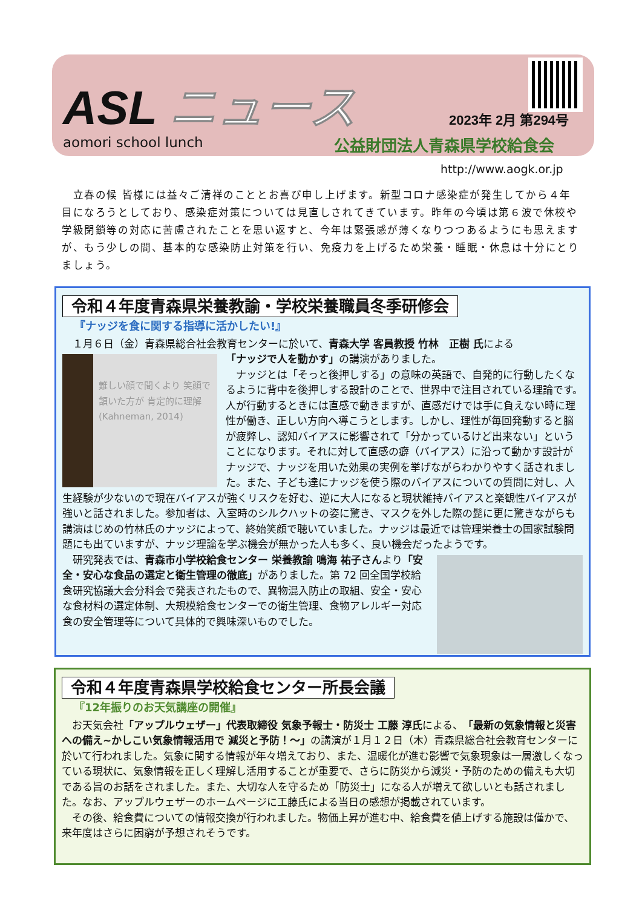ASL ニュース
aomori school lunch
2023年 2月 第294号
公益財団法人青森県学校給食会
http://www.aogk.or.jp
　立春の候 皆様には益々ご清祥のこととお喜び申し上げます。新型コロナ感染症が発生してから４年目になろうとしており、感染症対策については見直しされてきています。昨年の今頃は第６波で休校や学級閉鎖等の対応に苦慮されたことを思い返すと、今年は緊張感が薄くなりつつあるようにも思えますが、もう少しの間、基本的な感染防止対策を行い、免疫力を上げるため栄養・睡眠・休息は十分にとりましょう。
令和４年度青森県栄養教諭・学校栄養職員冬季研修会
『ナッジを食に関する指導に活かしたい!』
　１月６日（金）青森県総合社会教育センターに於いて、青森大学 客員教授 竹林　正樹 氏による
難しい顔で聞くより 笑顔で頷いた方が 肯定的に理解 (Kahneman, 2014)
「ナッジで人を動かす」の講演がありました。
　ナッジとは「そっと後押しする」の意味の英語で、自発的に行動したくなるように背中を後押しする設計のことで、世界中で注目されている理論です。人が行動するときには直感で動きますが、直感だけでは手に負えない時に理性が働き、正しい方向へ導こうとします。しかし、理性が毎回発動すると脳が疲弊し、認知バイアスに影響されて「分かっているけど出来ない」ということになります。それに対して直感の癖（バイアス）に沿って動かす設計がナッジで、ナッジを用いた効果の実例を挙げながらわかりやすく話されました。また、子ども達にナッジを使う際のバイアスについての質問に対し、人生経験が少ないので現在バイアスが強くリスクを好む、逆に大人になると現状維持バイアスと楽観性バイアスが強いと話されました。参加者は、入室時のシルクハットの姿に驚き、マスクを外した際の髭に更に驚きながらも講演はじめの竹林氏のナッジによって、終始笑顔で聴いていました。ナッジは最近では管理栄養士の国家試験問題にも出ていますが、ナッジ理論を学ぶ機会が無かった人も多く、良い機会だったようです。
　研究発表では、青森市小学校給食センター 栄養教諭 鳴海 祐子さんより「安全・安心な食品の選定と衛生管理の徹底」がありました。第 72 回全国学校給食研究協議大会分科会で発表されたもので、異物混入防止の取組、安全・安心な食材料の選定体制、大規模給食センターでの衛生管理、食物アレルギー対応食の安全管理等について具体的で興味深いものでした。
令和４年度青森県学校給食センター所長会議
『12年振りのお天気講座の開催』
　お天気会社「アップルウェザー」代表取締役 気象予報士・防災士 工藤 淳氏による、「最新の気象情報と災害への備え~かしこい気象情報活用で 減災と予防！～」の講演が１月１２日（木）青森県総合社会教育センターに於いて行われました。気象に関する情報が年々増えており、また、温暖化が進む影響で気象現象は一層激しくなっている現状に、気象情報を正しく理解し活用することが重要で、さらに防災から減災・予防のための備えも大切である旨のお話をされました。また、大切な人を守るため「防災士」になる人が増えて欲しいとも話されました。なお、アップルウェザーのホームページに工藤氏による当日の感想が掲載されています。
　その後、給食費についての情報交換が行われました。物価上昇が進む中、給食費を値上げする施設は僅かで、来年度はさらに困窮が予想されそうです。